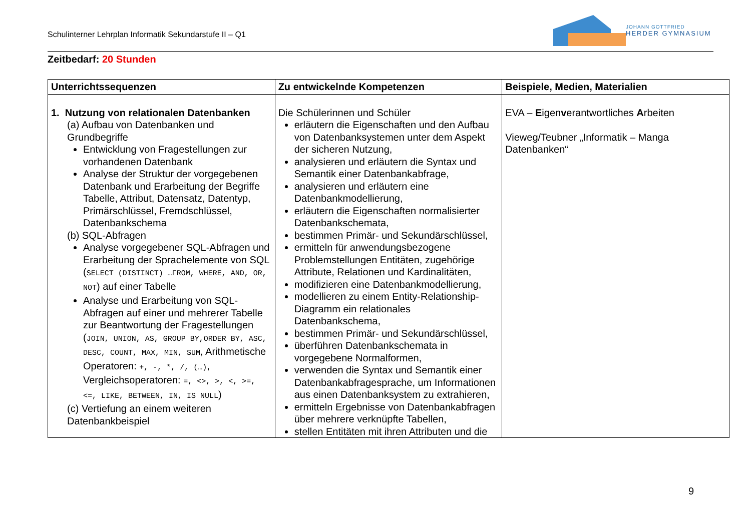Schulinterner Lehrplan Informatik Sekundarstufe II – Q1
JOHANN GOTTFRIED
HERDER GYMNASIUM
Zeitbedarf: 20 Stunden
| Unterrichtssequenzen | Zu entwickelnde Kompetenzen | Beispiele, Medien, Materialien |
| --- | --- | --- |
| 1. Nutzung von relationalen Datenbanken (a) Aufbau von Datenbanken und Grundbegriffe Entwicklung von Fragestellungen zur vorhandenen Datenbank Analyse der Struktur der vorgegebenen Datenbank und Erarbeitung der Begriffe Tabelle, Attribut, Datensatz, Datentyp, Primärschlüssel, Fremdschlüssel, Datenbankschema (b) SQL-Abfragen Analyse vorgegebener SQL-Abfragen und Erarbeitung der Sprachelemente von SQL ( SELECT (DISTINCT) …FROM, WHERE, AND, OR, NOT ) auf einer Tabelle Analyse und Erarbeitung von SQL-Abfragen auf einer und mehrerer Tabelle zur Beantwortung der Fragestellungen ( JOIN, UNION, AS, GROUP BY,ORDER BY, ASC, DESC, COUNT, MAX, MIN, SUM , Arithmetische Operatoren: +, -, *, /, (…) , Vergleichsoperatoren: =, <>, >, <, >=, <=, LIKE, BETWEEN, IN, IS NULL ) (c) Vertiefung an einem weiteren Datenbankbeispiel | Die Schülerinnen und Schüler erläutern die Eigenschaften und den Aufbau von Datenbanksystemen unter dem Aspekt der sicheren Nutzung, analysieren und erläutern die Syntax und Semantik einer Datenbankabfrage, analysieren und erläutern eine Datenbankmodellierung, erläutern die Eigenschaften normalisierter Datenbankschemata, bestimmen Primär- und Sekundärschlüssel, ermitteln für anwendungsbezogene Problemstellungen Entitäten, zugehörige Attribute, Relationen und Kardinalitäten, modifizieren eine Datenbankmodellierung, modellieren zu einem Entity-Relationship-Diagramm ein relationales Datenbankschema, bestimmen Primär- und Sekundärschlüssel, überführen Datenbankschemata in vorgegebene Normalformen, verwenden die Syntax und Semantik einer Datenbankabfragesprache, um Informationen aus einen Datenbanksystem zu extrahieren, ermitteln Ergebnisse von Datenbankabfragen über mehrere verknüpfte Tabellen, stellen Entitäten mit ihren Attributen und die | EVA – E igen v erantwortliches A rbeiten Vieweg/Teubner „Informatik – Manga Datenbanken“ |
9